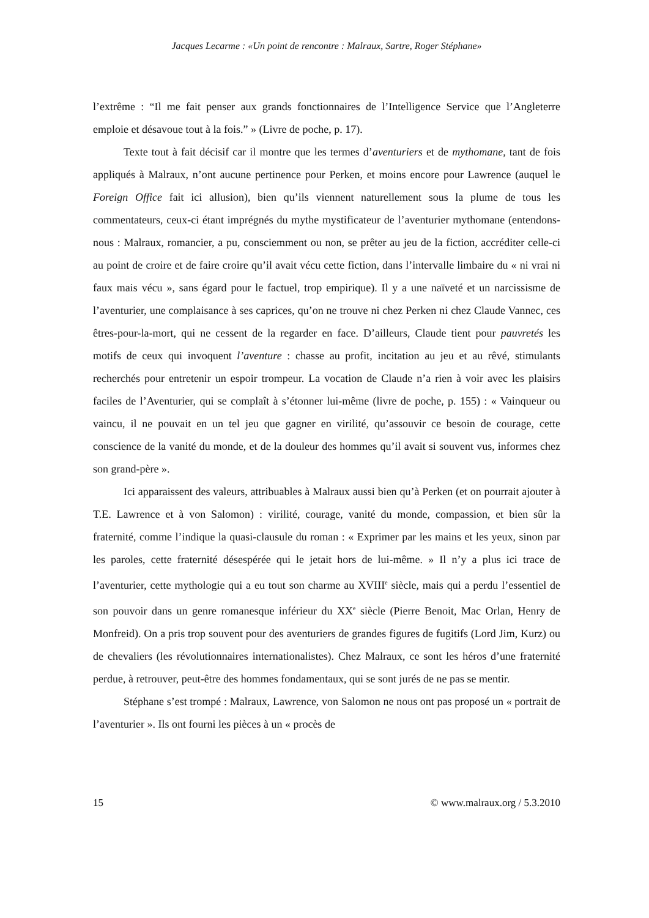Jacques Lecarme : «Un point de rencontre : Malraux, Sartre, Roger Stéphane»
l’extrême : “Il me fait penser aux grands fonctionnaires de l’Intelligence Service que l’Angleterre emploie et désavoue tout à la fois.” » (Livre de poche, p. 17).
Texte tout à fait décisif car il montre que les termes d’aventuriers et de mythomane, tant de fois appliqués à Malraux, n’ont aucune pertinence pour Perken, et moins encore pour Lawrence (auquel le Foreign Office fait ici allusion), bien qu’ils viennent naturellement sous la plume de tous les commentateurs, ceux-ci étant imprégnés du mythe mystificateur de l’aventurier mythomane (entendons-nous : Malraux, romancier, a pu, consciemment ou non, se prêter au jeu de la fiction, accréditer celle-ci au point de croire et de faire croire qu’il avait vécu cette fiction, dans l’intervalle limbaire du « ni vrai ni faux mais vécu », sans égard pour le factuel, trop empirique). Il y a une naïveté et un narcissisme de l’aventurier, une complaisance à ses caprices, qu’on ne trouve ni chez Perken ni chez Claude Vannec, ces êtres-pour-la-mort, qui ne cessent de la regarder en face. D’ailleurs, Claude tient pour pauvretés les motifs de ceux qui invoquent l’aventure : chasse au profit, incitation au jeu et au rêvé, stimulants recherchés pour entretenir un espoir trompeur. La vocation de Claude n’a rien à voir avec les plaisirs faciles de l’Aventurier, qui se complaît à s’étonner lui-même (livre de poche, p. 155) : « Vainqueur ou vaincu, il ne pouvait en un tel jeu que gagner en virilité, qu’assouvir ce besoin de courage, cette conscience de la vanité du monde, et de la douleur des hommes qu’il avait si souvent vus, informes chez son grand-père ».
Ici apparaissent des valeurs, attribuables à Malraux aussi bien qu’à Perken (et on pourrait ajouter à T.E. Lawrence et à von Salomon) : virilité, courage, vanité du monde, compassion, et bien sûr la fraternité, comme l’indique la quasi-clausule du roman : « Exprimer par les mains et les yeux, sinon par les paroles, cette fraternité désespérée qui le jetait hors de lui-même. » Il n’y a plus ici trace de l’aventurier, cette mythologie qui a eu tout son charme au XVIII<sup>e</sup> siècle, mais qui a perdu l’essentiel de son pouvoir dans un genre romanesque inférieur du XX<sup>e</sup> siècle (Pierre Benoit, Mac Orlan, Henry de Monfreid). On a pris trop souvent pour des aventuriers de grandes figures de fugitifs (Lord Jim, Kurz) ou de chevaliers (les révolutionnaires internationalistes). Chez Malraux, ce sont les héros d’une fraternité perdue, à retrouver, peut-être des hommes fondamentaux, qui se sont jurés de ne pas se mentir.
Stéphane s’est trompé : Malraux, Lawrence, von Salomon ne nous ont pas proposé un « portrait de l’aventurier ». Ils ont fourni les pièces à un « procès de
15 © www.malraux.org / 5.3.2010